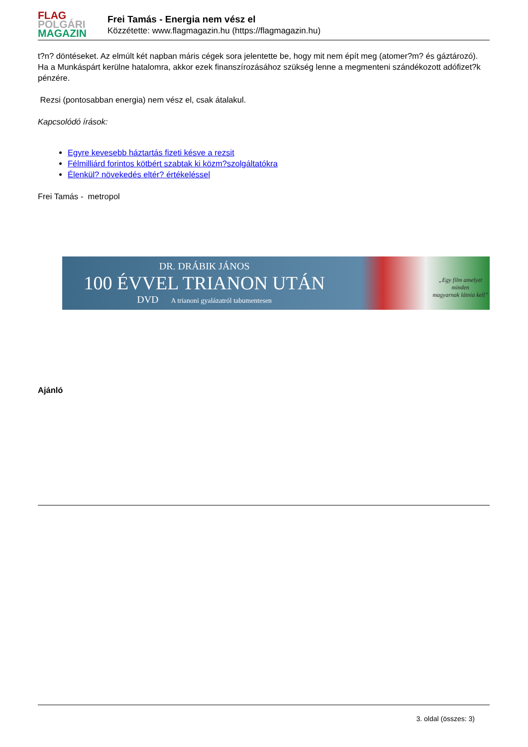FLAG
POLGÁRI
MAGAZIN
Frei Tamás - Energia nem vész el
Közzétette: www.flagmagazin.hu (https://flagmagazin.hu)
t?n? döntéseket. Az elmúlt két napban máris cégek sora jelentette be, hogy mit nem épít meg (atomer?m? és gáztározó). Ha a Munkáspárt kerülne hatalomra, akkor ezek finanszírozásához szükség lenne a megmenteni szándékozott adófizet?k pénzére.
Rezsi (pontosabban energia) nem vész el, csak átalakul.
Kapcsolódó írások:
Egyre kevesebb háztartás fizeti késve a rezsit
Félmilliárd forintos kötbért szabtak ki közm?szolgáltatókra
Élenkül? növekedés eltér? értékeléssel
Frei Tamás - metropol
DR. DRÁBIK JÁNOS
100 ÉVVEL TRIANON UTÁN
DVD A trianoni gyalázatról tabumentesen
„Egy film amelyet minden
magyarnak látnia kell”
Ajánló
3. oldal (összes: 3)